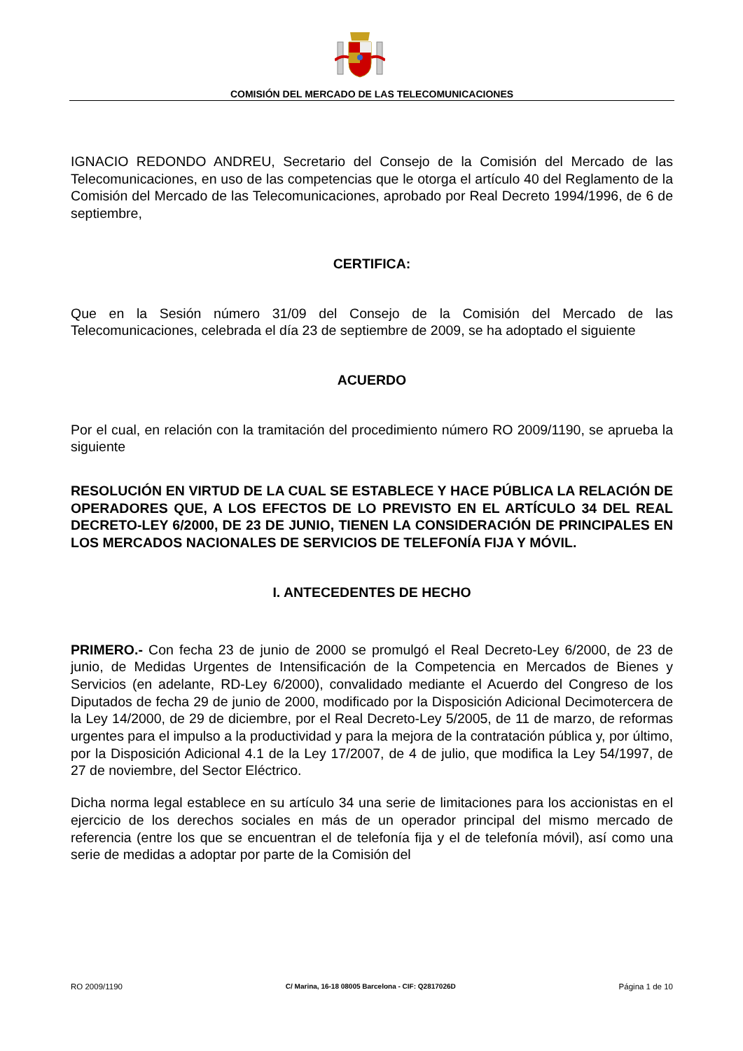COMISIÓN DEL MERCADO DE LAS TELECOMUNICACIONES
IGNACIO REDONDO ANDREU, Secretario del Consejo de la Comisión del Mercado de las Telecomunicaciones, en uso de las competencias que le otorga el artículo 40 del Reglamento de la Comisión del Mercado de las Telecomunicaciones, aprobado por Real Decreto 1994/1996, de 6 de septiembre,
CERTIFICA:
Que en la Sesión número 31/09 del Consejo de la Comisión del Mercado de las Telecomunicaciones, celebrada el día 23 de septiembre de 2009, se ha adoptado el siguiente
ACUERDO
Por el cual, en relación con la tramitación del procedimiento número RO 2009/1190, se aprueba la siguiente
RESOLUCIÓN EN VIRTUD DE LA CUAL SE ESTABLECE Y HACE PÚBLICA LA RELACIÓN DE OPERADORES QUE, A LOS EFECTOS DE LO PREVISTO EN EL ARTÍCULO 34 DEL REAL DECRETO-LEY 6/2000, DE 23 DE JUNIO, TIENEN LA CONSIDERACIÓN DE PRINCIPALES EN LOS MERCADOS NACIONALES DE SERVICIOS DE TELEFONÍA FIJA Y MÓVIL.
I. ANTECEDENTES DE HECHO
PRIMERO.- Con fecha 23 de junio de 2000 se promulgó el Real Decreto-Ley 6/2000, de 23 de junio, de Medidas Urgentes de Intensificación de la Competencia en Mercados de Bienes y Servicios (en adelante, RD-Ley 6/2000), convalidado mediante el Acuerdo del Congreso de los Diputados de fecha 29 de junio de 2000, modificado por la Disposición Adicional Decimotercera de la Ley 14/2000, de 29 de diciembre, por el Real Decreto-Ley 5/2005, de 11 de marzo, de reformas urgentes para el impulso a la productividad y para la mejora de la contratación pública y, por último, por la Disposición Adicional 4.1 de la Ley 17/2007, de 4 de julio, que modifica la Ley 54/1997, de 27 de noviembre, del Sector Eléctrico.
Dicha norma legal establece en su artículo 34 una serie de limitaciones para los accionistas en el ejercicio de los derechos sociales en más de un operador principal del mismo mercado de referencia (entre los que se encuentran el de telefonía fija y el de telefonía móvil), así como una serie de medidas a adoptar por parte de la Comisión del
RO 2009/1190 C/ Marina, 16-18 08005 Barcelona - CIF: Q2817026D Página 1 de 10